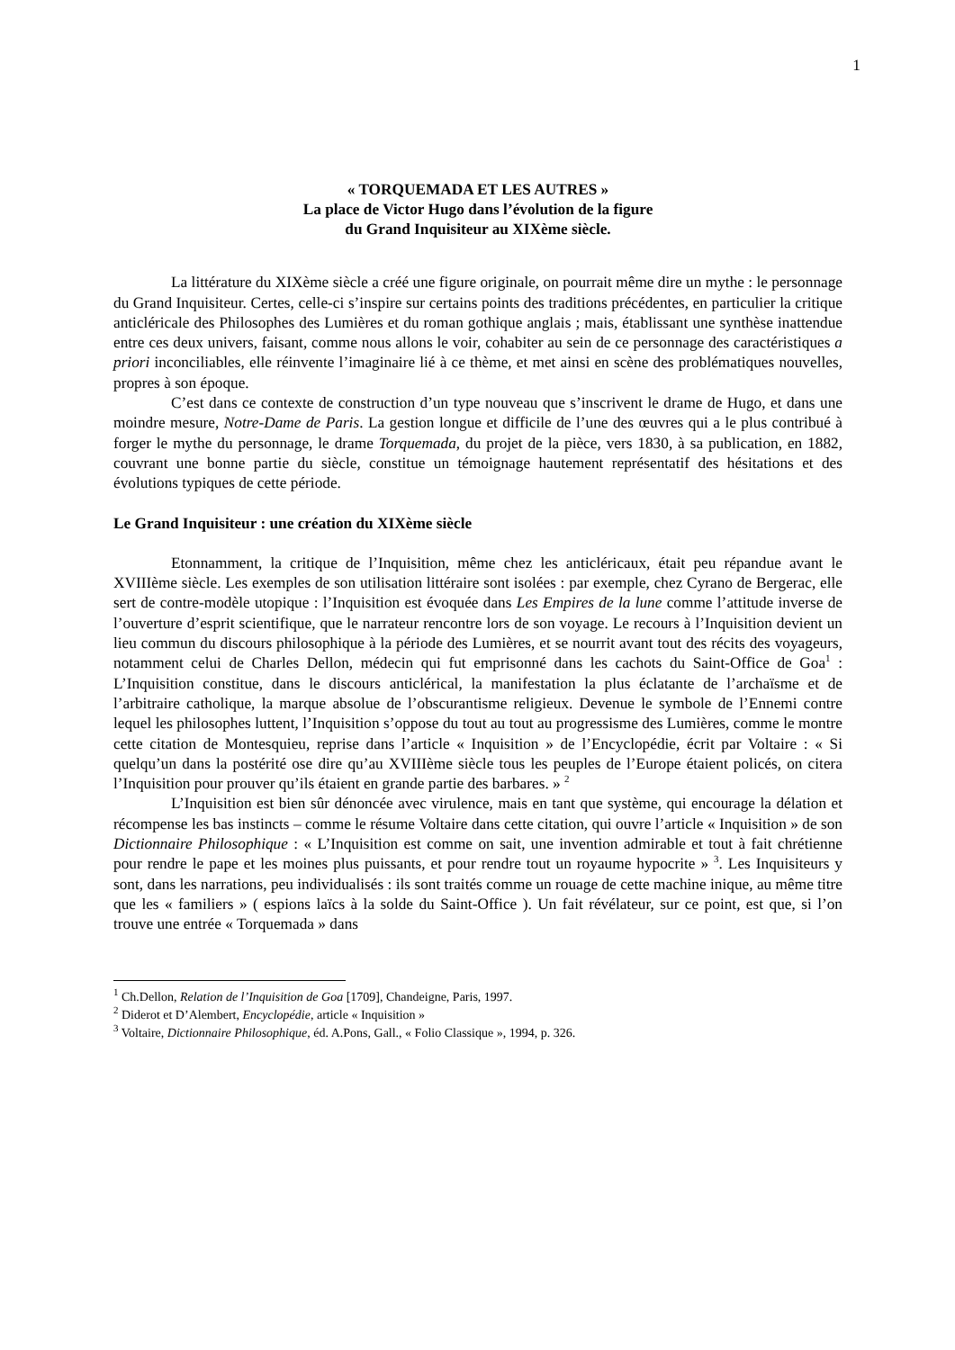1
« TORQUEMADA ET LES AUTRES »
La place de Victor Hugo dans l’évolution de la figure
du Grand Inquisiteur au XIXème siècle.
La littérature du XIXème siècle a créé une figure originale, on pourrait même dire un mythe : le personnage du Grand Inquisiteur. Certes, celle-ci s’inspire sur certains points des traditions précédentes, en particulier la critique anticléricale des Philosophes des Lumières et du roman gothique anglais ; mais, établissant une synthèse inattendue entre ces deux univers, faisant, comme nous allons le voir, cohabiter au sein de ce personnage des caractéristiques a priori inconciliables, elle réinvente l’imaginaire lié à ce thème, et met ainsi en scène des problématiques nouvelles, propres à son époque.
C’est dans ce contexte de construction d’un type nouveau que s’inscrivent le drame de Hugo, et dans une moindre mesure, Notre-Dame de Paris. La gestion longue et difficile de l’une des œuvres qui a le plus contribué à forger le mythe du personnage, le drame Torquemada, du projet de la pièce, vers 1830, à sa publication, en 1882, couvrant une bonne partie du siècle, constitue un témoignage hautement représentatif des hésitations et des évolutions typiques de cette période.
Le Grand Inquisiteur : une création du XIXème siècle
Etonnamment, la critique de l’Inquisition, même chez les anticléricaux, était peu répandue avant le XVIIIème siècle. Les exemples de son utilisation littéraire sont isolées : par exemple, chez Cyrano de Bergerac, elle sert de contre-modèle utopique : l’Inquisition est évoquée dans Les Empires de la lune comme l’attitude inverse de l’ouverture d’esprit scientifique, que le narrateur rencontre lors de son voyage. Le recours à l’Inquisition devient un lieu commun du discours philosophique à la période des Lumières, et se nourrit avant tout des récits des voyageurs, notamment celui de Charles Dellon, médecin qui fut emprisonné dans les cachots du Saint-Office de Goa<sup>1</sup> : L’Inquisition constitue, dans le discours anticlérical, la manifestation la plus éclatante de l’archaïsme et de l’arbitraire catholique, la marque absolue de l’obscurantisme religieux. Devenue le symbole de l’Ennemi contre lequel les philosophes luttent, l’Inquisition s’oppose du tout au tout au progressisme des Lumières, comme le montre cette citation de Montesquieu, reprise dans l’article « Inquisition » de l’Encyclopédie, écrit par Voltaire : « Si quelqu’un dans la postérité ose dire qu’au XVIIIème siècle tous les peuples de l’Europe étaient policés, on citera l’Inquisition pour prouver qu’ils étaient en grande partie des barbares. » <sup>2</sup>
L’Inquisition est bien sûr dénoncée avec virulence, mais en tant que système, qui encourage la délation et récompense les bas instincts – comme le résume Voltaire dans cette citation, qui ouvre l’article « Inquisition » de son Dictionnaire Philosophique : « L’Inquisition est comme on sait, une invention admirable et tout à fait chrétienne pour rendre le pape et les moines plus puissants, et pour rendre tout un royaume hypocrite » <sup>3</sup>. Les Inquisiteurs y sont, dans les narrations, peu individualisés : ils sont traités comme un rouage de cette machine inique, au même titre que les « familiers » ( espions laïcs à la solde du Saint-Office ). Un fait révélateur, sur ce point, est que, si l’on trouve une entrée « Torquemada » dans
<sup>1</sup> Ch.Dellon, Relation de l’Inquisition de Goa [1709], Chandeigne, Paris, 1997.
<sup>2</sup> Diderot et D’Alembert, Encyclopédie, article « Inquisition »
<sup>3</sup> Voltaire, Dictionnaire Philosophique, éd. A.Pons, Gall., « Folio Classique », 1994, p. 326.